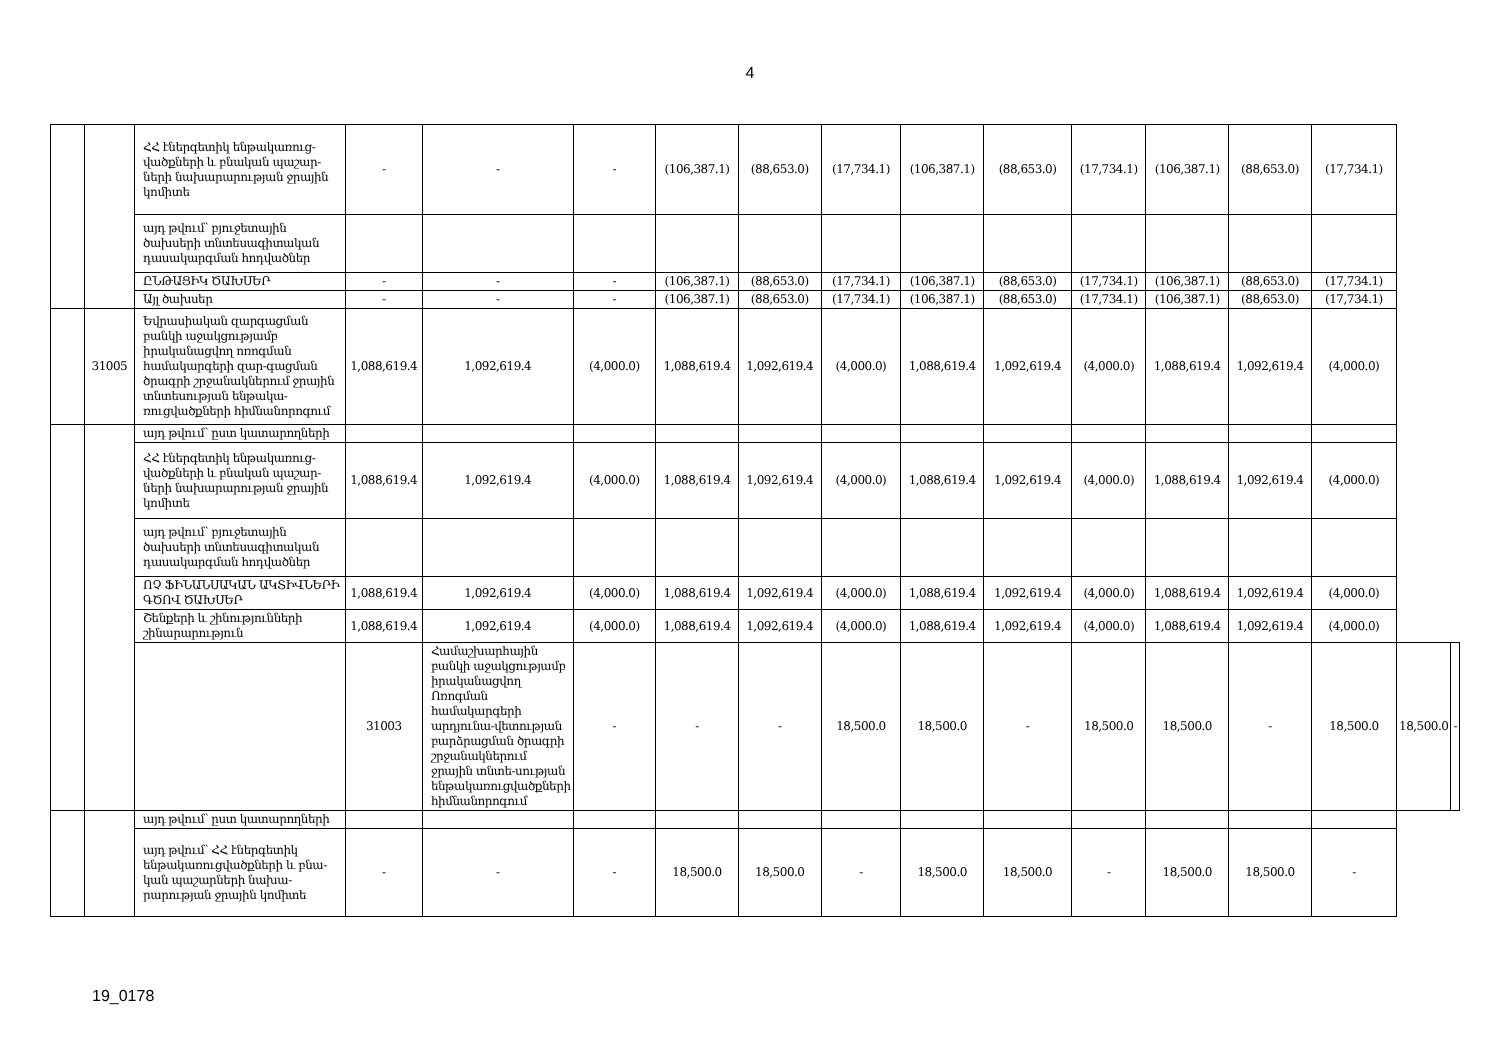4
| | | ՀՀ էներգետիկ ենթակառուց-վածքների և բնական պաշար-ների նախարարության ջրային կոմիտե | - | - | - | (106,387.1) | (88,653.0) | (17,734.1) | (106,387.1) | (88,653.0) | (17,734.1) | (106,387.1) | (88,653.0) | (17,734.1) | | |
| | | այդ թվում՝ բյուջետային ծախսերի տնտեսագիտական դասակարգման հոդվածներ | | | | | | | | | | | | | | |
| | | ԸՆԹԱՑԻԿ ԾԱԽՍԵՐ | - | - | - | (106,387.1) | (88,653.0) | (17,734.1) | (106,387.1) | (88,653.0) | (17,734.1) | (106,387.1) | (88,653.0) | (17,734.1) | | |
| | | Այլ ծախսեր | - | - | - | (106,387.1) | (88,653.0) | (17,734.1) | (106,387.1) | (88,653.0) | (17,734.1) | (106,387.1) | (88,653.0) | (17,734.1) | | |
| | 31005 | Եվրասիական զարգացման բանկի աջակցությամբ իրականացվող ոռոգման համակարգերի զար-գացման ծրագրի շրջանակներում ջրային տնտեսության ենթակա-ռուցվածքների հիմնանորոգում | 1,088,619.4 | 1,092,619.4 | (4,000.0) | 1,088,619.4 | 1,092,619.4 | (4,000.0) | 1,088,619.4 | 1,092,619.4 | (4,000.0) | 1,088,619.4 | 1,092,619.4 | (4,000.0) | | |
| | | այդ թվում՝ ըստ կատարողների | | | | | | | | | | | | | | |
| | | ՀՀ էներգետիկ ենթակառուց-վածքների և բնական պաշար-ների նախարարության ջրային կոմիտե | 1,088,619.4 | 1,092,619.4 | (4,000.0) | 1,088,619.4 | 1,092,619.4 | (4,000.0) | 1,088,619.4 | 1,092,619.4 | (4,000.0) | 1,088,619.4 | 1,092,619.4 | (4,000.0) | | |
| | | այդ թվում՝ բյուջետային ծախսերի տնտեսագիտական դասակարգման հոդվածներ | | | | | | | | | | | | | | |
| | | ՈՉ ՖԻՆԱՆՍԱԿԱՆ ԱԿՏԻՎՆԵՐԻ ԳԾՈՎ ԾԱԽՍԵՐ | 1,088,619.4 | 1,092,619.4 | (4,000.0) | 1,088,619.4 | 1,092,619.4 | (4,000.0) | 1,088,619.4 | 1,092,619.4 | (4,000.0) | 1,088,619.4 | 1,092,619.4 | (4,000.0) | | |
| | | Շենքերի և շինությունների շինարարություն | 1,088,619.4 | 1,092,619.4 | (4,000.0) | 1,088,619.4 | 1,092,619.4 | (4,000.0) | 1,088,619.4 | 1,092,619.4 | (4,000.0) | 1,088,619.4 | 1,092,619.4 | (4,000.0) | | |
| | | | 31003 | Համաշխարհային բանկի աջակցությամբ իրականացվող Ոռոգման համակարգերի արդյունա-վետության բարձրացման ծրագրի շրջանակներում ջրային տնտե-սության ենթակառուցվածքների հիմնանորոգում | - | - | - | 18,500.0 | 18,500.0 | - | 18,500.0 | 18,500.0 | - | 18,500.0 | 18,500.0 | - |
| | | այդ թվում՝ ըստ կատարողների | | | | | | | | | | | | | | |
| | | այդ թվում՝ ՀՀ էներգետիկ ենթակառուցվածքների և բնա-կան պաշարների նախա-րարության ջրային կոմիտե | - | - | - | 18,500.0 | 18,500.0 | - | 18,500.0 | 18,500.0 | - | 18,500.0 | 18,500.0 | - | | |
19_0178